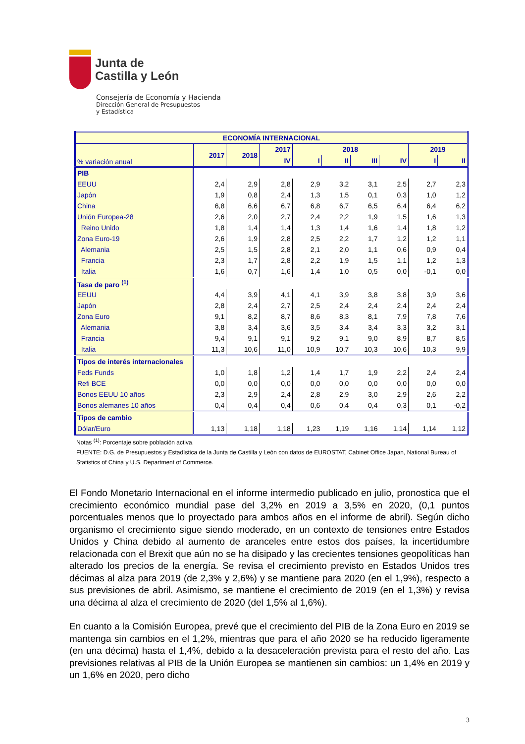Junta de
Castilla y León
Consejería de Economía y Hacienda
Dirección General de Presupuestos
y Estadística
| ECONOMÍA INTERNACIONAL | | | | | | | | | |
| --- | --- | --- | --- | --- | --- | --- | --- | --- | --- |
| % variación anual | 2017 | 2018 | 2017 | 2018 | | | | 2019 | |
| | | | IV | I | II | III | IV | I | II |
| PIB | | | | | | | | | |
| EEUU | 2,4 | 2,9 | 2,8 | 2,9 | 3,2 | 3,1 | 2,5 | 2,7 | 2,3 |
| Japón | 1,9 | 0,8 | 2,4 | 1,3 | 1,5 | 0,1 | 0,3 | 1,0 | 1,2 |
| China | 6,8 | 6,6 | 6,7 | 6,8 | 6,7 | 6,5 | 6,4 | 6,4 | 6,2 |
| Unión Europea-28 | 2,6 | 2,0 | 2,7 | 2,4 | 2,2 | 1,9 | 1,5 | 1,6 | 1,3 |
| Reino Unido | 1,8 | 1,4 | 1,4 | 1,3 | 1,4 | 1,6 | 1,4 | 1,8 | 1,2 |
| Zona Euro-19 | 2,6 | 1,9 | 2,8 | 2,5 | 2,2 | 1,7 | 1,2 | 1,2 | 1,1 |
| Alemania | 2,5 | 1,5 | 2,8 | 2,1 | 2,0 | 1,1 | 0,6 | 0,9 | 0,4 |
| Francia | 2,3 | 1,7 | 2,8 | 2,2 | 1,9 | 1,5 | 1,1 | 1,2 | 1,3 |
| Italia | 1,6 | 0,7 | 1,6 | 1,4 | 1,0 | 0,5 | 0,0 | -0,1 | 0,0 |
| Tasa de paro <sup>(1)</sup> | | | | | | | | | |
| EEUU | 4,4 | 3,9 | 4,1 | 4,1 | 3,9 | 3,8 | 3,8 | 3,9 | 3,6 |
| Japón | 2,8 | 2,4 | 2,7 | 2,5 | 2,4 | 2,4 | 2,4 | 2,4 | 2,4 |
| Zona Euro | 9,1 | 8,2 | 8,7 | 8,6 | 8,3 | 8,1 | 7,9 | 7,8 | 7,6 |
| Alemania | 3,8 | 3,4 | 3,6 | 3,5 | 3,4 | 3,4 | 3,3 | 3,2 | 3,1 |
| Francia | 9,4 | 9,1 | 9,1 | 9,2 | 9,1 | 9,0 | 8,9 | 8,7 | 8,5 |
| Italia | 11,3 | 10,6 | 11,0 | 10,9 | 10,7 | 10,3 | 10,6 | 10,3 | 9,9 |
| Tipos de interés internacionales | | | | | | | | | |
| Feds Funds | 1,0 | 1,8 | 1,2 | 1,4 | 1,7 | 1,9 | 2,2 | 2,4 | 2,4 |
| Refi BCE | 0,0 | 0,0 | 0,0 | 0,0 | 0,0 | 0,0 | 0,0 | 0,0 | 0,0 |
| Bonos EEUU 10 años | 2,3 | 2,9 | 2,4 | 2,8 | 2,9 | 3,0 | 2,9 | 2,6 | 2,2 |
| Bonos alemanes 10 años | 0,4 | 0,4 | 0,4 | 0,6 | 0,4 | 0,4 | 0,3 | 0,1 | -0,2 |
| Tipos de cambio | | | | | | | | | |
| Dólar/Euro | 1,13 | 1,18 | 1,18 | 1,23 | 1,19 | 1,16 | 1,14 | 1,14 | 1,12 |
Notas <sup>(1)</sup>: Porcentaje sobre población activa.
FUENTE: D.G. de Presupuestos y Estadística de la Junta de Castilla y León con datos de EUROSTAT, Cabinet Office Japan, National Bureau of Statistics of China y U.S. Department of Commerce.
El Fondo Monetario Internacional en el informe intermedio publicado en julio, pronostica que el crecimiento económico mundial pase del 3,2% en 2019 a 3,5% en 2020, (0,1 puntos porcentuales menos que lo proyectado para ambos años en el informe de abril). Según dicho organismo el crecimiento sigue siendo moderado, en un contexto de tensiones entre Estados Unidos y China debido al aumento de aranceles entre estos dos países, la incertidumbre relacionada con el Brexit que aún no se ha disipado y las crecientes tensiones geopolíticas han alterado los precios de la energía. Se revisa el crecimiento previsto en Estados Unidos tres décimas al alza para 2019 (de 2,3% y 2,6%) y se mantiene para 2020 (en el 1,9%), respecto a sus previsiones de abril. Asimismo, se mantiene el crecimiento de 2019 (en el 1,3%) y revisa una décima al alza el crecimiento de 2020 (del 1,5% al 1,6%).
En cuanto a la Comisión Europea, prevé que el crecimiento del PIB de la Zona Euro en 2019 se mantenga sin cambios en el 1,2%, mientras que para el año 2020 se ha reducido ligeramente (en una décima) hasta el 1,4%, debido a la desaceleración prevista para el resto del año. Las previsiones relativas al PIB de la Unión Europea se mantienen sin cambios: un 1,4% en 2019 y un 1,6% en 2020, pero dicho
3